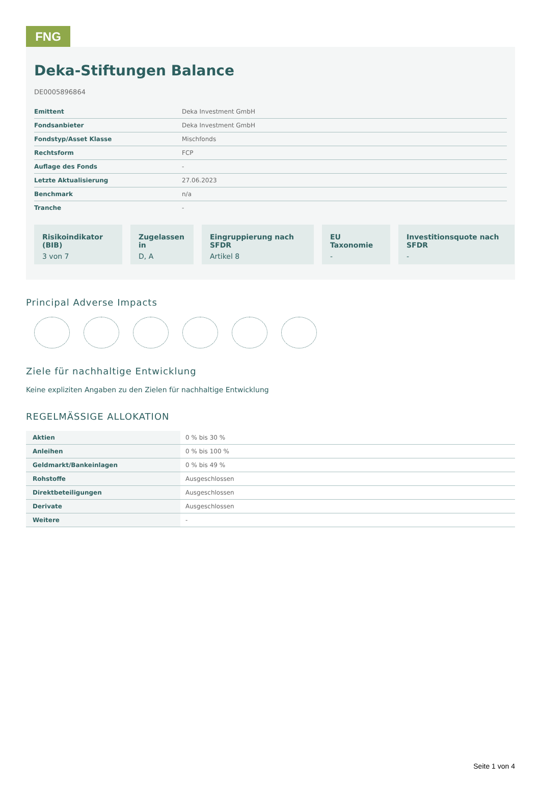FNG
Deka-Stiftungen Balance
DE0005896864
| Emittent | Deka Investment GmbH |
| Fondsanbieter | Deka Investment GmbH |
| Fondstyp/Asset Klasse | Mischfonds |
| Rechtsform | FCP |
| Auflage des Fonds | - |
| Letzte Aktualisierung | 27.06.2023 |
| Benchmark | n/a |
| Tranche | - |
Risikoindikator (BIB)
3 von 7
Zugelassen in
D, A
Eingruppierung nach SFDR
Artikel 8
EU Taxonomie
-
Investitionsquote nach SFDR
-
Principal Adverse Impacts
Ziele für nachhaltige Entwicklung
Keine expliziten Angaben zu den Zielen für nachhaltige Entwicklung
REGELMÄSSIGE ALLOKATION
| Aktien | 0 % bis 30 % |
| Anleihen | 0 % bis 100 % |
| Geldmarkt/Bankeinlagen | 0 % bis 49 % |
| Rohstoffe | Ausgeschlossen |
| Direktbeteiligungen | Ausgeschlossen |
| Derivate | Ausgeschlossen |
| Weitere | - |
Seite 1 von 4